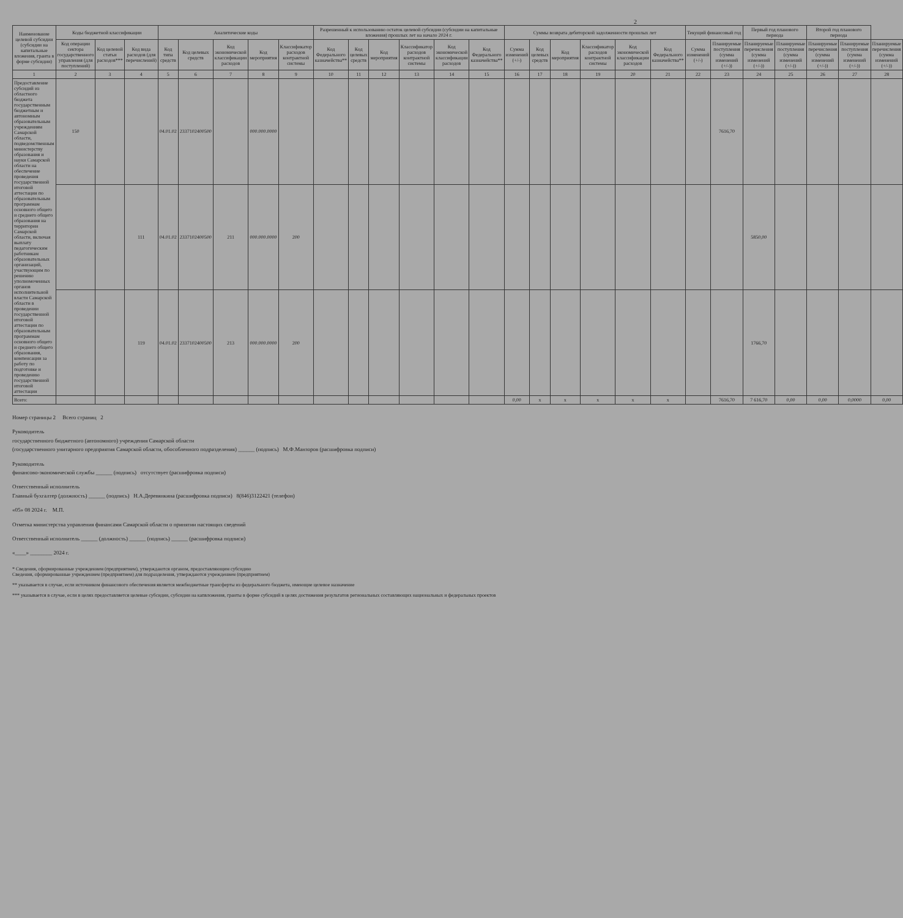2
| Наименование целевой субсидии (субсидии на капитальные вложения, гранта в форме субсидии) | Коды бюджетной классификации | | | Аналитические коды | | | | | Разрешенный к использованию остаток целевой субсидии (субсидии на капитальные вложения) прошлых лет на начало 2024 г. | | | | | | Суммы возврата дебиторской задолженности прошлых лет | | | | | | Текущий финансовый год | | Первый год планового периода | | Второй год планового периода | | |
| --- | --- | --- | --- | --- | --- | --- | --- | --- | --- | --- | --- | --- | --- | --- | --- | --- | --- | --- | --- | --- | --- | --- | --- | --- | --- | --- | --- |
| | Код операции сектора государственного управления (для поступлений) | Код целевой статьи расходов*** | Код вида расходов (для перечислений) | Код типа средств | Код целевых средств | Код экономической классификации расходов | Код мероприятия | Классификатор расходов контрактной системы | Код Федерального казначейства** | Код целевых средств | Код мероприятия | Классификатор расходов контрактной системы | Код экономической классификации расходов | Код Федерального казначейства** | Сумма изменений (+/-) | Код целевых средств | Код мероприятия | Классификатор расходов контрактной системы | Код экономической классификации расходов | Код Федерального казначейства** | Сумма изменений (+/-) | Планируемые поступления (сумма изменений (+/-)) | Планируемые перечисления (сумма изменений (+/-)) | Планируемые поступления (сумма изменений (+/-)) | Планируемые перечисления (сумма изменений (+/-)) | Планируемые поступления (сумма изменений (+/-)) | Планируемые перечисления (сумма изменений (+/-)) |
| 1 | 2 | 3 | 4 | 5 | 6 | 7 | 8 | 9 | 10 | 11 | 12 | 13 | 14 | 15 | 16 | 17 | 18 | 19 | 20 | 21 | 22 | 23 | 24 | 25 | 26 | 27 | 28 |
| Предоставление субсидий из областного бюджета государственным бюджетным и автономным образовательным учреждениям Самарской области, подведомственным министерству образования и науки Самарской области на обеспечение проведения государственной итоговой аттестации по образовательным программам основного общего и среднего общего образования на территории Самарской области, включая выплату педагогическим работникам образовательных организаций, участвующим по решению уполномоченных органов исполнительной власти Самарской области в проведении государственной итоговой аттестации по образовательным программам основного общего и среднего общего образования, компенсации за работу по подготовке и проведению государственной итоговой аттестации | 150 | | | 04.01.02 | 2337102400500 | | 000.000.0000 | | | | | | | | | | | | | | | 7616,70 | | | | | |
| | | | 111 | 04.01.02 | 2337102400500 | 211 | 000.000.0000 | 200 | | | | | | | | | | | | | | | 5850,00 | | | | |
| | | | 119 | 04.01.02 | 2337102400500 | 213 | 000.000.0000 | 200 | | | | | | | | | | | | | | | 1766,70 | | | | |
| Всего: | | | | | | | | | | | | | | | 0,00 | x | x | x | x | x | | 7616,70 | 7 616,70 | 0,00 | 0,00 | 0,0000 | 0,00 |
Номер страницы 2 Всего страниц 2
Руководитель
государственного бюджетного (автономного) учреждения Самарской области
(государственного унитарного предприятия Самарской области, обособленного подразделения) ______ (подпись) М.Ф.Манзоров (расшифровка подписи)
Руководитель
финансово-экономической службы ______ (подпись) отсутствует (расшифровка подписи)
Ответственный исполнитель
Главный бухгалтер (должность) ______ (подпись) Н.А.Деревянкина (расшифровка подписи) 8(846)3122421 (телефон)
«05» 08 2024 г. М.П.
Отметка министерства управления финансами Самарской области о принятии настоящих сведений
Ответственный исполнитель ______ (должность) ______ (подпись) ______ (расшифровка подписи)
«____» ________ 2024 г.
* Сведения, сформированные учреждением (предприятием), утверждаются органом, предоставляющим субсидию
Сведения, сформированные учреждением (предприятием) для подразделения, утверждаются учреждением (предприятием)
** указывается в случае, если источником финансового обеспечения является межбюджетные трансферты из федерального бюджета, имеющие целевое назначение
*** указывается в случае, если в целях предоставляется целевые субсидии, субсидии на капвложения, гранты в форме субсидий в целях достижения результатов региональных составляющих национальных и федеральных проектов